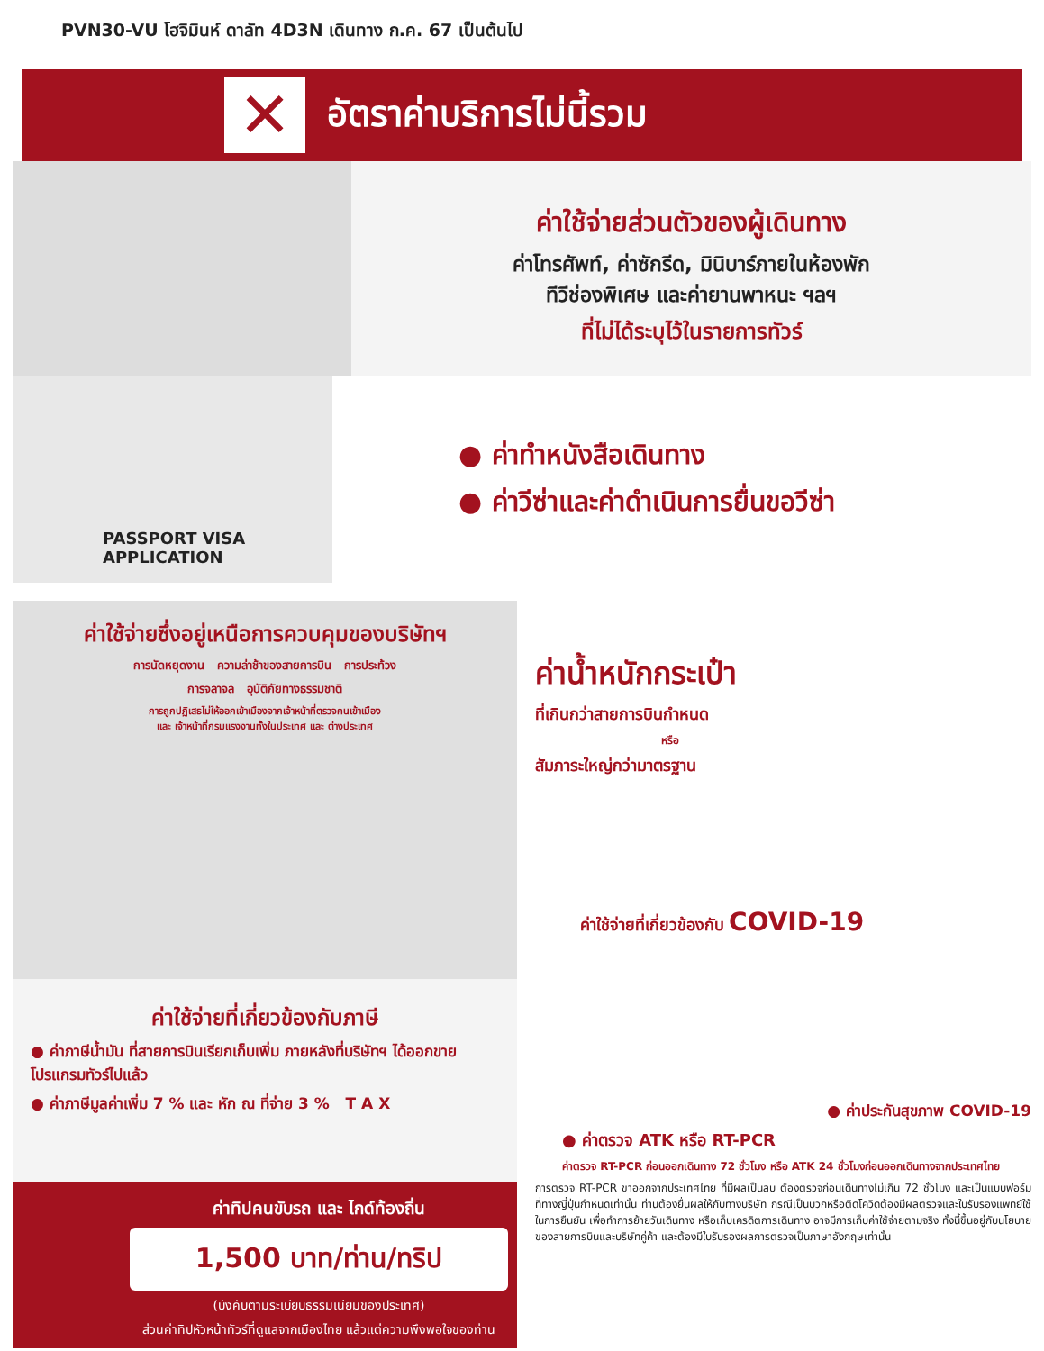PVN30-VU โฮจิมินห์ ดาลัท 4D3N เดินทาง ก.ค. 67 เป็นต้นไป
✕
อัตราค่าบริการไม่นี้รวม
ค่าใช้จ่ายส่วนตัวของผู้เดินทาง
ค่าโทรศัพท์, ค่าซักรีด, มินิบาร์ภายในห้องพัก
ทีวีช่องพิเศษ และค่ายานพาหนะ ฯลฯ
ที่ไม่ได้ระบุไว้ในรายการทัวร์
PASSPORT VISA APPLICATION
● ค่าทำหนังสือเดินทาง
● ค่าวีซ่าและค่าดำเนินการยื่นขอวีซ่า
ค่าใช้จ่ายซึ่งอยู่เหนือการควบคุมของบริษัทฯ
การนัดหยุดงาน ความล่าช้าของสายการบิน การประท้วง
การจลาจล อุบัติภัยทางธรรมชาติ
การถูกปฏิเสธไม่ให้ออกเข้าเมืองจากเจ้าหน้าที่ตรวจคนเข้าเมือง
และ เจ้าหน้าที่กรมแรงงานทั้งในประเทศ และ ต่างประเทศ
ค่าใช้จ่ายที่เกี่ยวข้องกับภาษี
● ค่าภาษีน้ำมัน ที่สายการบินเรียกเก็บเพิ่ม ภายหลังที่บริษัทฯ ได้ออกขายโปรแกรมทัวร์ไปแล้ว
● ค่าภาษีมูลค่าเพิ่ม 7 % และ หัก ณ ที่จ่าย 3 % T A X
ค่าทิปคนขับรถ และ ไกด์ท้องถิ่น
1,500 บาท/ท่าน/ทริป
(บังคับตามระเบียบธรรมเนียมของประเทศ)
ส่วนค่าทิปหัวหน้าทัวร์ที่ดูแลจากเมืองไทย แล้วแต่ความพึงพอใจของท่าน
ค่าน้ำหนักกระเป๋า
ที่เกินกว่าสายการบินกำหนด
หรือ
สัมภาระใหญ่กว่ามาตรฐาน
ค่าใช้จ่ายที่เกี่ยวข้องกับ COVID-19
● ค่าประกันสุขภาพ COVID-19
● ค่าตรวจ ATK หรือ RT-PCR
ค่าตรวจ RT-PCR ก่อนออกเดินทาง 72 ชั่วโมง หรือ ATK 24 ชั่วโมงก่อนออกเดินทางจากประเทศไทย
การตรวจ RT-PCR ขาออกจากประเทศไทย ที่มีผลเป็นลบ ต้องตรวจก่อนเดินทางไม่เกิน 72 ชั่วโมง และเป็นแบบฟอร์มที่ทางญี่ปุ่นกำหนดเท่านั้น ท่านต้องยื่นผลให้กับทางบริษัท กรณีเป็นบวกหรือติดโควิดต้องมีผลตรวจและใบรับรองแพทย์ใช้ในการยืนยัน เพื่อทำการย้ายวันเดินทาง หรือเก็บเครดิตการเดินทาง อาจมีการเก็บค่าใช้จ่ายตามจริง ทั้งนี้ขึ้นอยู่กับนโยบายของสายการบินและบริษัทคู่ค้า และต้องมีใบรับรองผลการตรวจเป็นภาษาอังกฤษเท่านั้น